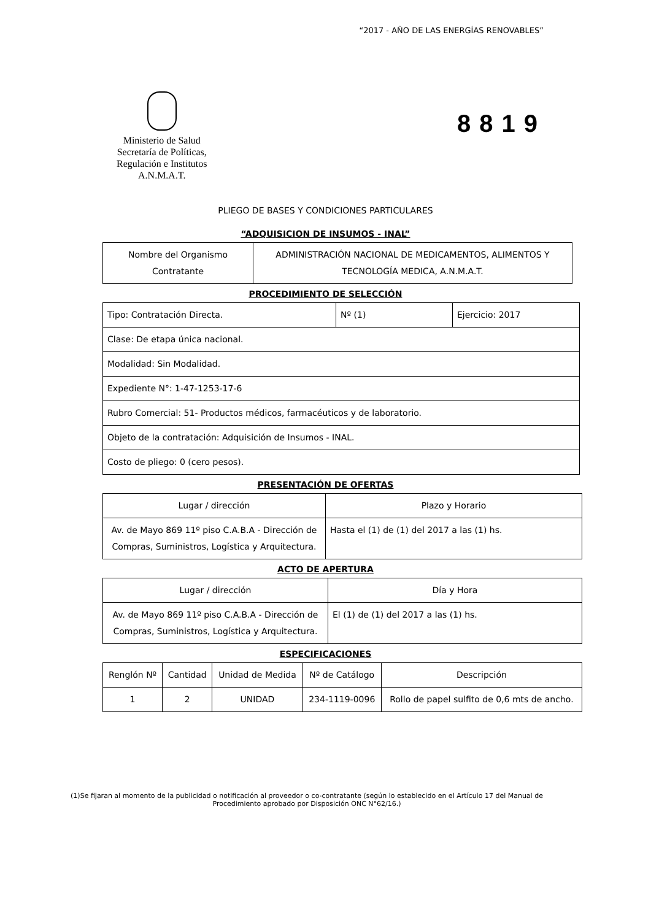“2017 - AÑO DE LAS ENERGÍAS RENOVABLES”
Ministerio de Salud
Secretaría de Políticas,
Regulación e Institutos
A.N.M.A.T.
8819
PLIEGO DE BASES Y CONDICIONES PARTICULARES
“ADQUISICION DE INSUMOS - INAL”
| Nombre del Organismo Contratante | ADMINISTRACIÓN NACIONAL DE MEDICAMENTOS, ALIMENTOS Y TECNOLOGÍA MEDICA, A.N.M.A.T. |
PROCEDIMIENTO DE SELECCIÓN
| Tipo: Contratación Directa. | Nº (1) | Ejercicio: 2017 |
| Clase: De etapa única nacional. | | |
| Modalidad: Sin Modalidad. | | |
| Expediente N°: 1-47-1253-17-6 | | |
| Rubro Comercial: 51- Productos médicos, farmacéuticos y de laboratorio. | | |
| Objeto de la contratación: Adquisición de Insumos - INAL. | | |
| Costo de pliego: 0 (cero pesos). | | |
PRESENTACIÓN DE OFERTAS
| Lugar / dirección | Plazo y Horario |
| --- | --- |
| Av. de Mayo 869 11º piso C.A.B.A - Dirección de Compras, Suministros, Logística y Arquitectura. | Hasta el (1) de (1) del 2017 a las (1) hs. |
ACTO DE APERTURA
| Lugar / dirección | Día y Hora |
| --- | --- |
| Av. de Mayo 869 11º piso C.A.B.A - Dirección de Compras, Suministros, Logística y Arquitectura. | El (1) de (1) del 2017 a las (1) hs. |
ESPECIFICACIONES
| Renglón Nº | Cantidad | Unidad de Medida | Nº de Catálogo | Descripción |
| --- | --- | --- | --- | --- |
| 1 | 2 | UNIDAD | 234-1119-0096 | Rollo de papel sulfito de 0,6 mts de ancho. |
(1)Se fijaran al momento de la publicidad o notificación al proveedor o co-contratante (según lo establecido en el Artículo 17 del Manual de Procedimiento aprobado por Disposición ONC N°62/16.)